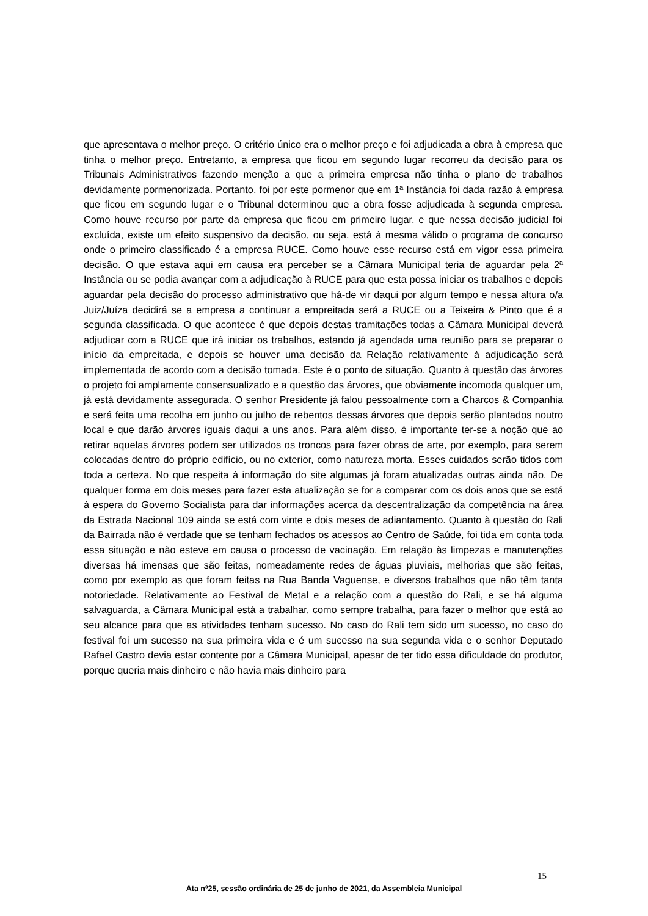que apresentava o melhor preço. O critério único era o melhor preço e foi adjudicada a obra à empresa que tinha o melhor preço. Entretanto, a empresa que ficou em segundo lugar recorreu da decisão para os Tribunais Administrativos fazendo menção a que a primeira empresa não tinha o plano de trabalhos devidamente pormenorizada. Portanto, foi por este pormenor que em 1ª Instância foi dada razão à empresa que ficou em segundo lugar e o Tribunal determinou que a obra fosse adjudicada à segunda empresa. Como houve recurso por parte da empresa que ficou em primeiro lugar, e que nessa decisão judicial foi excluída, existe um efeito suspensivo da decisão, ou seja, está à mesma válido o programa de concurso onde o primeiro classificado é a empresa RUCE. Como houve esse recurso está em vigor essa primeira decisão. O que estava aqui em causa era perceber se a Câmara Municipal teria de aguardar pela 2ª Instância ou se podia avançar com a adjudicação à RUCE para que esta possa iniciar os trabalhos e depois aguardar pela decisão do processo administrativo que há-de vir daqui por algum tempo e nessa altura o/a Juiz/Juíza decidirá se a empresa a continuar a empreitada será a RUCE ou a Teixeira & Pinto que é a segunda classificada. O que acontece é que depois destas tramitações todas a Câmara Municipal deverá adjudicar com a RUCE que irá iniciar os trabalhos, estando já agendada uma reunião para se preparar o início da empreitada, e depois se houver uma decisão da Relação relativamente à adjudicação será implementada de acordo com a decisão tomada. Este é o ponto de situação. Quanto à questão das árvores o projeto foi amplamente consensualizado e a questão das árvores, que obviamente incomoda qualquer um, já está devidamente assegurada. O senhor Presidente já falou pessoalmente com a Charcos & Companhia e será feita uma recolha em junho ou julho de rebentos dessas árvores que depois serão plantados noutro local e que darão árvores iguais daqui a uns anos. Para além disso, é importante ter-se a noção que ao retirar aquelas árvores podem ser utilizados os troncos para fazer obras de arte, por exemplo, para serem colocadas dentro do próprio edifício, ou no exterior, como natureza morta. Esses cuidados serão tidos com toda a certeza. No que respeita à informação do site algumas já foram atualizadas outras ainda não. De qualquer forma em dois meses para fazer esta atualização se for a comparar com os dois anos que se está à espera do Governo Socialista para dar informações acerca da descentralização da competência na área da Estrada Nacional 109 ainda se está com vinte e dois meses de adiantamento. Quanto à questão do Rali da Bairrada não é verdade que se tenham fechados os acessos ao Centro de Saúde, foi tida em conta toda essa situação e não esteve em causa o processo de vacinação. Em relação às limpezas e manutenções diversas há imensas que são feitas, nomeadamente redes de águas pluviais, melhorias que são feitas, como por exemplo as que foram feitas na Rua Banda Vaguense, e diversos trabalhos que não têm tanta notoriedade. Relativamente ao Festival de Metal e a relação com a questão do Rali, e se há alguma salvaguarda, a Câmara Municipal está a trabalhar, como sempre trabalha, para fazer o melhor que está ao seu alcance para que as atividades tenham sucesso. No caso do Rali tem sido um sucesso, no caso do festival foi um sucesso na sua primeira vida e é um sucesso na sua segunda vida e o senhor Deputado Rafael Castro devia estar contente por a Câmara Municipal, apesar de ter tido essa dificuldade do produtor, porque queria mais dinheiro e não havia mais dinheiro para
15
Ata nº25, sessão ordinária de 25 de junho de 2021, da Assembleia Municipal